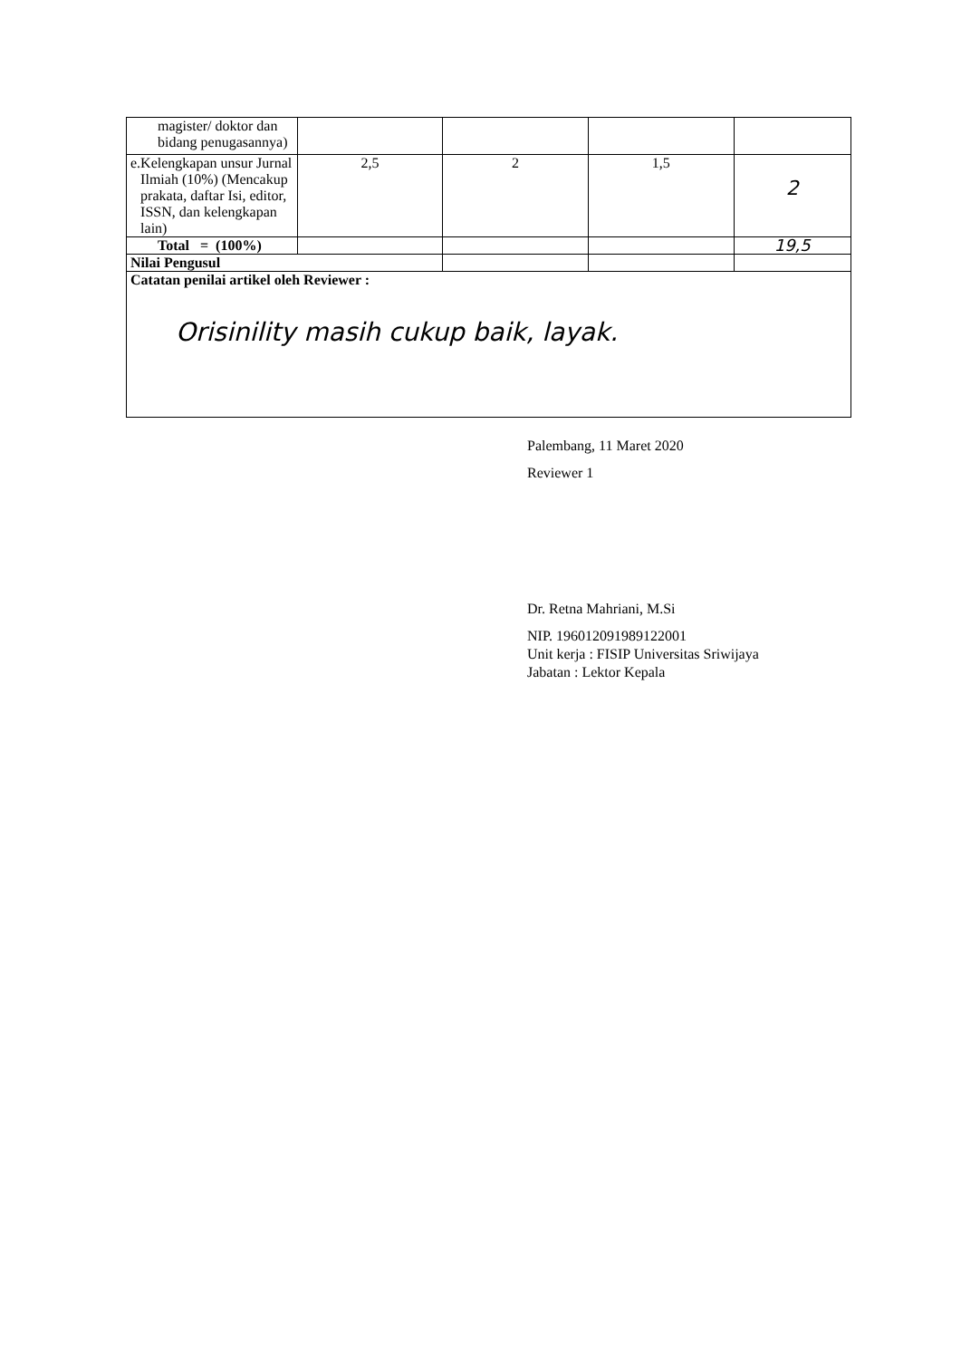| magister/ doktor dan bidang penugasannya) | | | | |
| e. Kelengkapan unsur Jurnal Ilmiah (10%) (Mencakup prakata, daftar Isi, editor, ISSN, dan kelengkapan lain) | 2,5 | 2 | 1,5 | 2 |
| Total = (100%) | | | | 19,5 |
| Nilai Pengusul | | | | |
| Catatan penilai artikel oleh Reviewer : Orisinility masih cukup baik, layak. | | | | |
Palembang, 11 Maret 2020
Reviewer 1
Dr. Retna Mahriani, M.Si
NIP. 196012091989122001
Unit kerja : FISIP Universitas Sriwijaya
Jabatan : Lektor Kepala